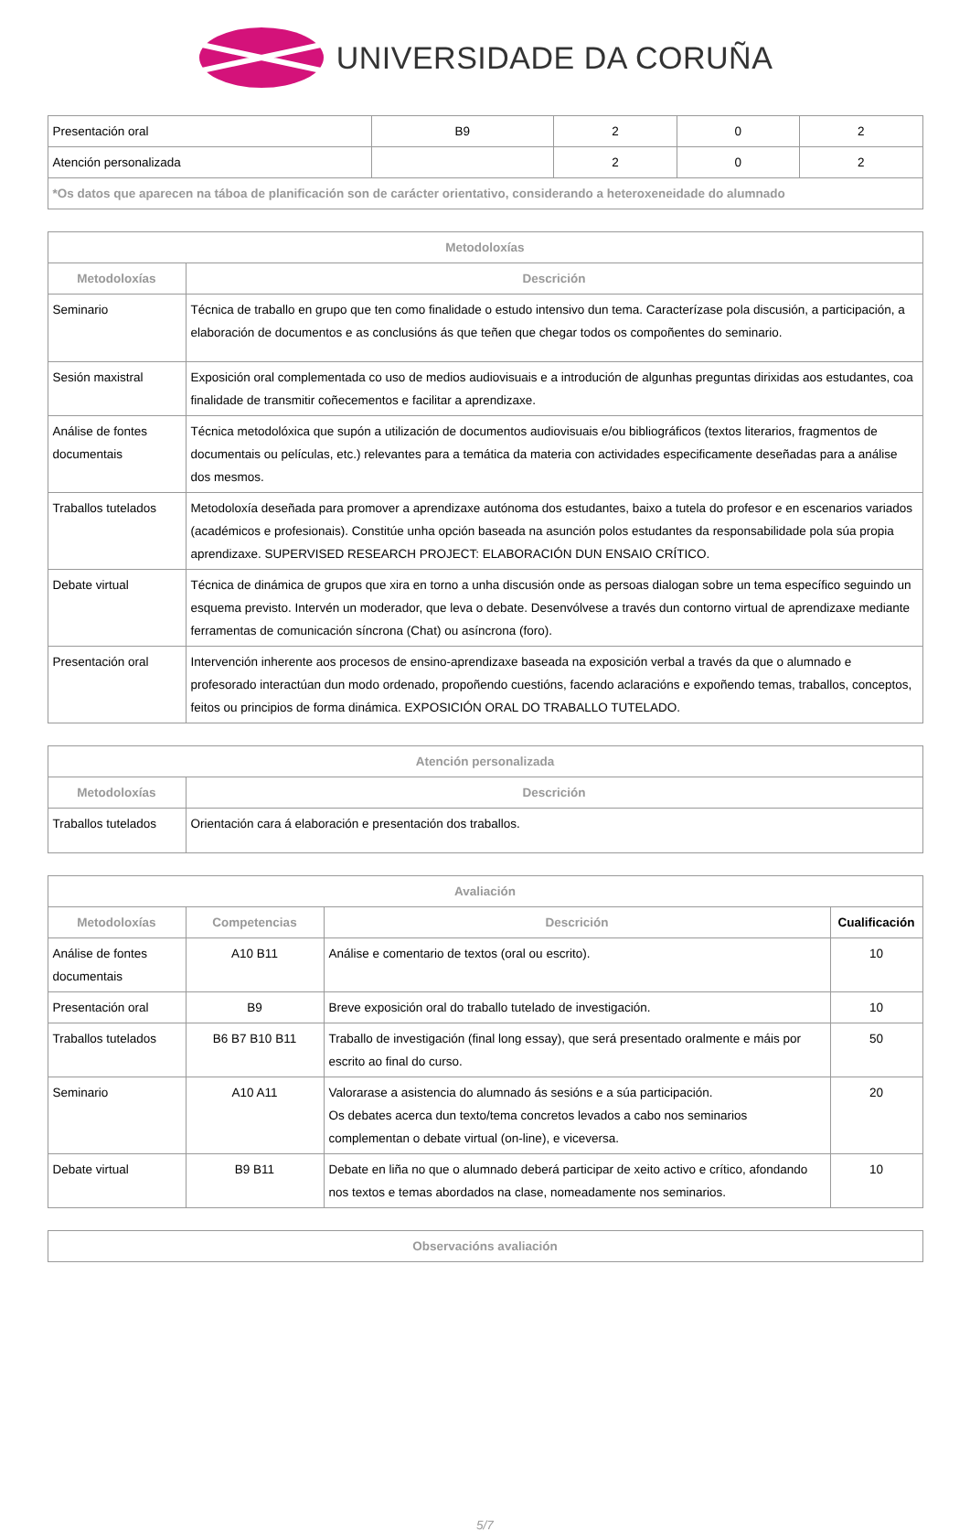UNIVERSIDADE DA CORUÑA
| Presentación oral | B9 | 2 | 0 | 2 |
| Atención personalizada | | 2 | 0 | 2 |
| *Os datos que aparecen na táboa de planificación son de carácter orientativo, considerando a heteroxeneidade do alumnado | | | | |
| Metodoloxías | |
| --- | --- |
| Metodoloxías | Descrición |
| Seminario | Técnica de traballo en grupo que ten como finalidade o estudo intensivo dun tema. Caracterízase pola discusión, a participación, a elaboración de documentos e as conclusións ás que teñen que chegar todos os compoñentes do seminario. |
| Sesión maxistral | Exposición oral complementada co uso de medios audiovisuais e a introdución de algunhas preguntas dirixidas aos estudantes, coa finalidade de transmitir coñecementos e facilitar a aprendizaxe. |
| Análise de fontes documentais | Técnica metodolóxica que supón a utilización de documentos audiovisuais e/ou bibliográficos (textos literarios, fragmentos de documentais ou películas, etc.) relevantes para a temática da materia con actividades especificamente deseñadas para a análise dos mesmos. |
| Traballos tutelados | Metodoloxía deseñada para promover a aprendizaxe autónoma dos estudantes, baixo a tutela do profesor e en escenarios variados (académicos e profesionais). Constitúe unha opción baseada na asunción polos estudantes da responsabilidade pola súa propia aprendizaxe. SUPERVISED RESEARCH PROJECT: ELABORACIÓN DUN ENSAIO CRÍTICO. |
| Debate virtual | Técnica de dinámica de grupos que xira en torno a unha discusión onde as persoas dialogan sobre un tema específico seguindo un esquema previsto. Intervén un moderador, que leva o debate. Desenvólvese a través dun contorno virtual de aprendizaxe mediante ferramentas de comunicación síncrona (Chat) ou asíncrona (foro). |
| Presentación oral | Intervención inherente aos procesos de ensino-aprendizaxe baseada na exposición verbal a través da que o alumnado e profesorado interactúan dun modo ordenado, propoñendo cuestións, facendo aclaracións e expoñendo temas, traballos, conceptos, feitos ou principios de forma dinámica. EXPOSICIÓN ORAL DO TRABALLO TUTELADO. |
| Atención personalizada | |
| --- | --- |
| Metodoloxías | Descrición |
| Traballos tutelados | Orientación cara á elaboración e presentación dos traballos. |
| Avaliación | | | |
| --- | --- | --- | --- |
| Metodoloxías | Competencias | Descrición | Cualificación |
| Análise de fontes documentais | A10 B11 | Análise e comentario de textos (oral ou escrito). | 10 |
| Presentación oral | B9 | Breve exposición oral do traballo tutelado de investigación. | 10 |
| Traballos tutelados | B6 B7 B10 B11 | Traballo de investigación (final long essay), que será presentado oralmente e máis por escrito ao final do curso. | 50 |
| Seminario | A10 A11 | Valorarase a asistencia do alumnado ás sesións e a súa participación. Os debates acerca dun texto/tema concretos levados a cabo nos seminarios complementan o debate virtual (on-line), e viceversa. | 20 |
| Debate virtual | B9 B11 | Debate en liña no que o alumnado deberá participar de xeito activo e crítico, afondando nos textos e temas abordados na clase, nomeadamente nos seminarios. | 10 |
| Observacións avaliación |
| --- |
5/7